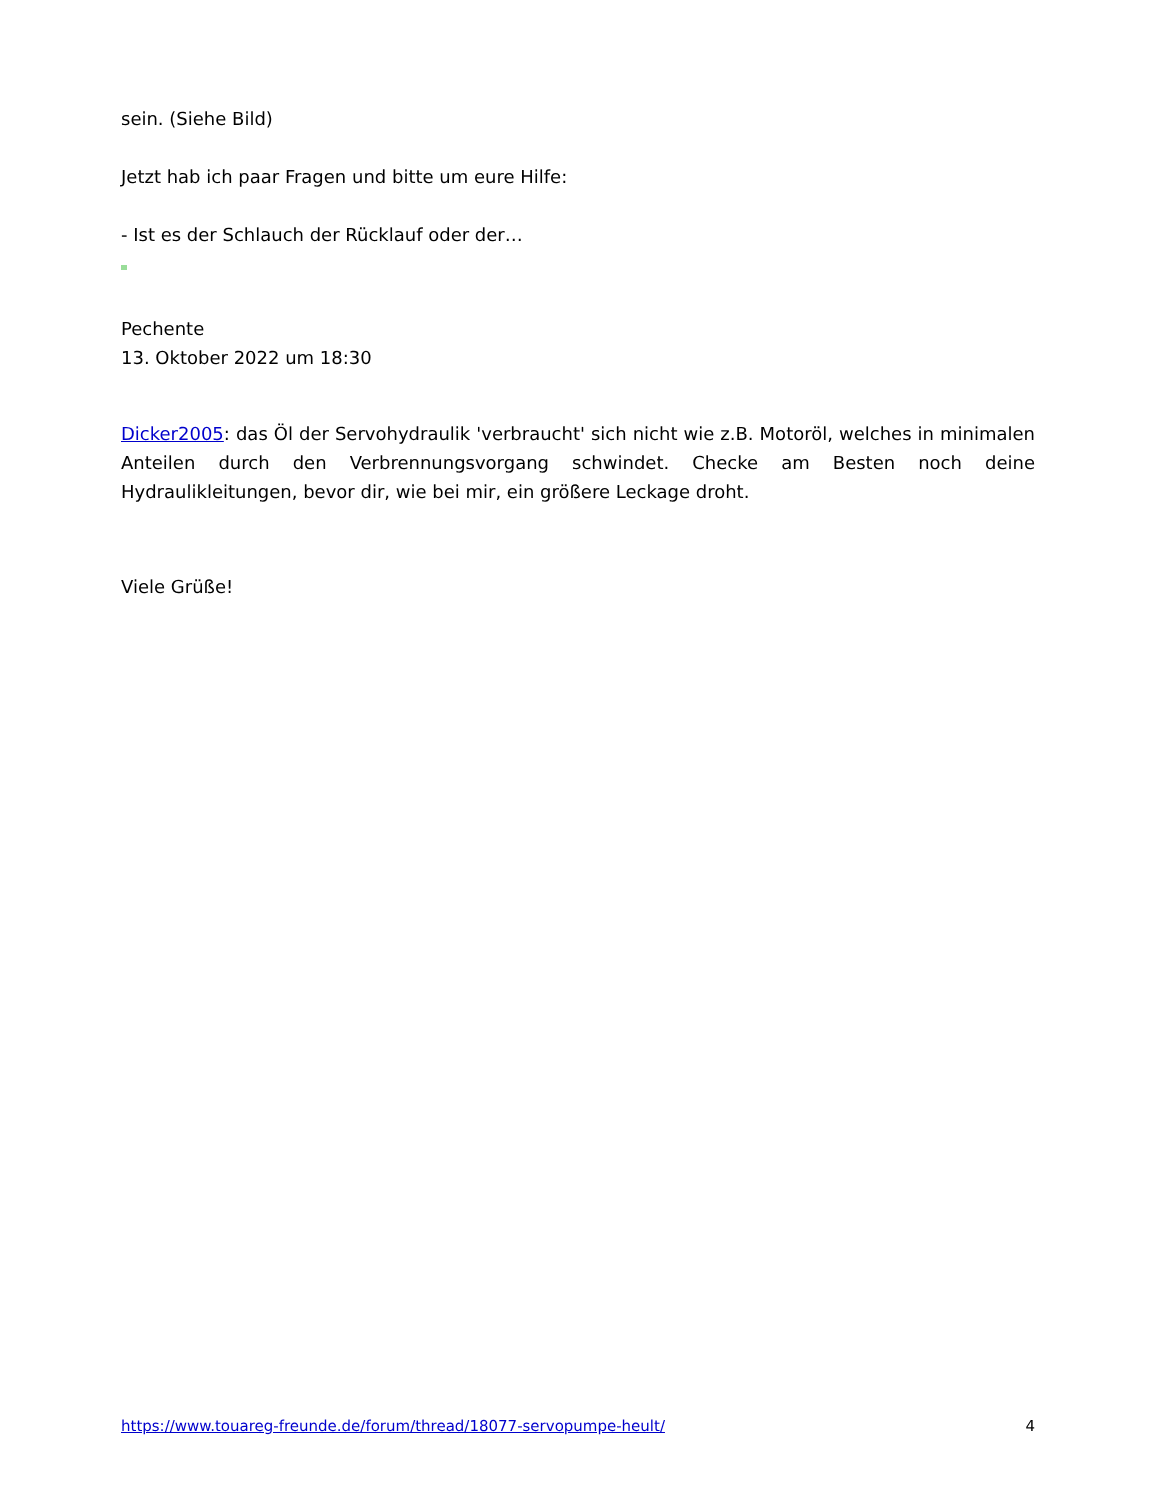sein. (Siehe Bild)
Jetzt hab ich paar Fragen und bitte um eure Hilfe:
- Ist es der Schlauch der Rücklauf oder der…
Pechente
13. Oktober 2022 um 18:30
Dicker2005: das Öl der Servohydraulik 'verbraucht' sich nicht wie z.B. Motoröl, welches in minimalen Anteilen durch den Verbrennungsvorgang schwindet. Checke am Besten noch deine Hydraulikleitungen, bevor dir, wie bei mir, ein größere Leckage droht.
Viele Grüße!
https://www.touareg-freunde.de/forum/thread/18077-servopumpe-heult/ 4